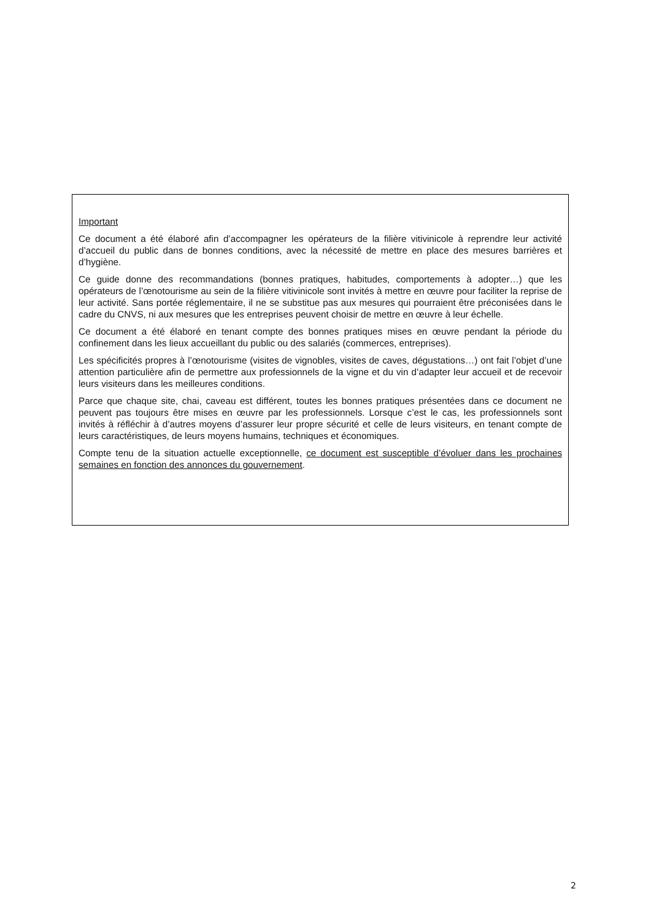Important
Ce document a été élaboré afin d’accompagner les opérateurs de la filière vitivinicole à reprendre leur activité d’accueil du public dans de bonnes conditions, avec la nécessité de mettre en place des mesures barrières et d’hygiène.
Ce guide donne des recommandations (bonnes pratiques, habitudes, comportements à adopter…) que les opérateurs de l’œnotourisme au sein de la filière vitivinicole sont invités à mettre en œuvre pour faciliter la reprise de leur activité. Sans portée réglementaire, il ne se substitue pas aux mesures qui pourraient être préconisées dans le cadre du CNVS, ni aux mesures que les entreprises peuvent choisir de mettre en œuvre à leur échelle.
Ce document a été élaboré en tenant compte des bonnes pratiques mises en œuvre pendant la période du confinement dans les lieux accueillant du public ou des salariés (commerces, entreprises).
Les spécificités propres à l’œnotourisme (visites de vignobles, visites de caves, dégustations…) ont fait l’objet d’une attention particulière afin de permettre aux professionnels de la vigne et du vin d’adapter leur accueil et de recevoir leurs visiteurs dans les meilleures conditions.
Parce que chaque site, chai, caveau est différent, toutes les bonnes pratiques présentées dans ce document ne peuvent pas toujours être mises en œuvre par les professionnels. Lorsque c’est le cas, les professionnels sont invités à réfléchir à d’autres moyens d’assurer leur propre sécurité et celle de leurs visiteurs, en tenant compte de leurs caractéristiques, de leurs moyens humains, techniques et économiques.
Compte tenu de la situation actuelle exceptionnelle, ce document est susceptible d’évoluer dans les prochaines semaines en fonction des annonces du gouvernement.
2